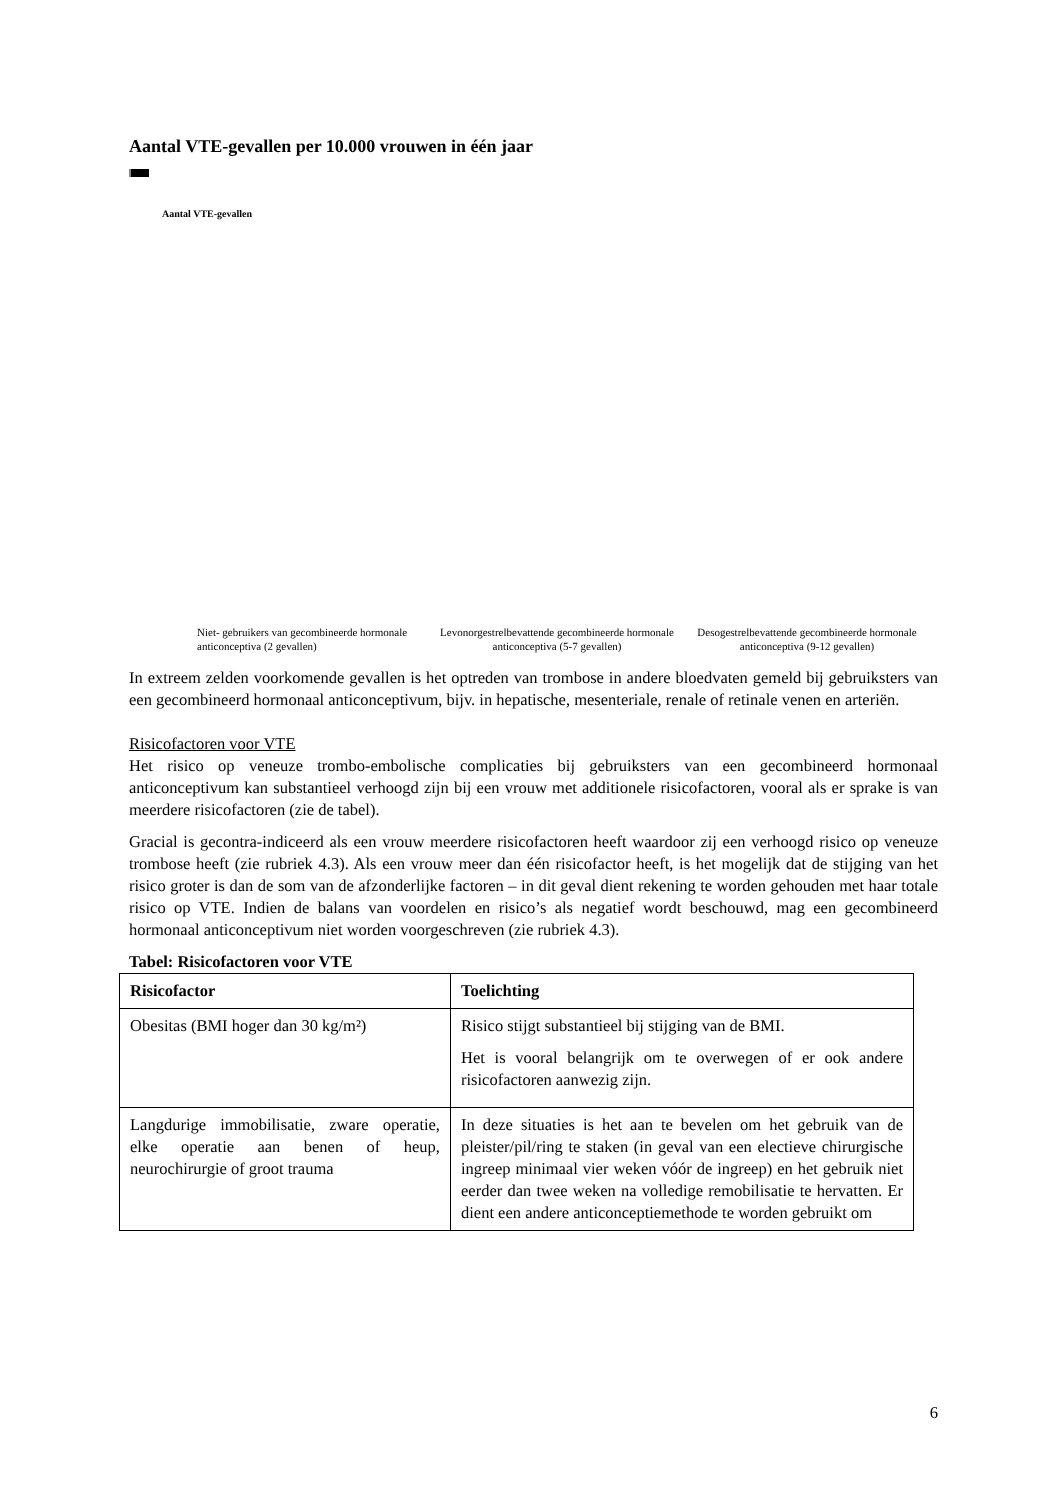Aantal VTE-gevallen per 10.000 vrouwen in één jaar
Aantal VTE-gevallen
Niet- gebruikers van gecombineerde hormonale anticonceptiva (2 gevallen)
Levonorgestrelbevattende gecombineerde hormonale anticonceptiva (5-7 gevallen)
Desogestrelbevattende gecombineerde hormonale anticonceptiva (9-12 gevallen)
In extreem zelden voorkomende gevallen is het optreden van trombose in andere bloedvaten gemeld bij gebruiksters van een gecombineerd hormonaal anticonceptivum, bijv. in hepatische, mesenteriale, renale of retinale venen en arteriën.
Risicofactoren voor VTE
Het risico op veneuze trombo-embolische complicaties bij gebruiksters van een gecombineerd hormonaal anticonceptivum kan substantieel verhoogd zijn bij een vrouw met additionele risicofactoren, vooral als er sprake is van meerdere risicofactoren (zie de tabel).
Gracial is gecontra-indiceerd als een vrouw meerdere risicofactoren heeft waardoor zij een verhoogd risico op veneuze trombose heeft (zie rubriek 4.3). Als een vrouw meer dan één risicofactor heeft, is het mogelijk dat de stijging van het risico groter is dan de som van de afzonderlijke factoren – in dit geval dient rekening te worden gehouden met haar totale risico op VTE. Indien de balans van voordelen en risico’s als negatief wordt beschouwd, mag een gecombineerd hormonaal anticonceptivum niet worden voorgeschreven (zie rubriek 4.3).
Tabel: Risicofactoren voor VTE
| Risicofactor | Toelichting |
| --- | --- |
| Obesitas (BMI hoger dan 30 kg/m²) | Risico stijgt substantieel bij stijging van de BMI. Het is vooral belangrijk om te overwegen of er ook andere risicofactoren aanwezig zijn. |
| Langdurige immobilisatie, zware operatie, elke operatie aan benen of heup, neurochirurgie of groot trauma | In deze situaties is het aan te bevelen om het gebruik van de pleister/pil/ring te staken (in geval van een electieve chirurgische ingreep minimaal vier weken vóór de ingreep) en het gebruik niet eerder dan twee weken na volledige remobilisatie te hervatten. Er dient een andere anticonceptiemethode te worden gebruikt om |
6